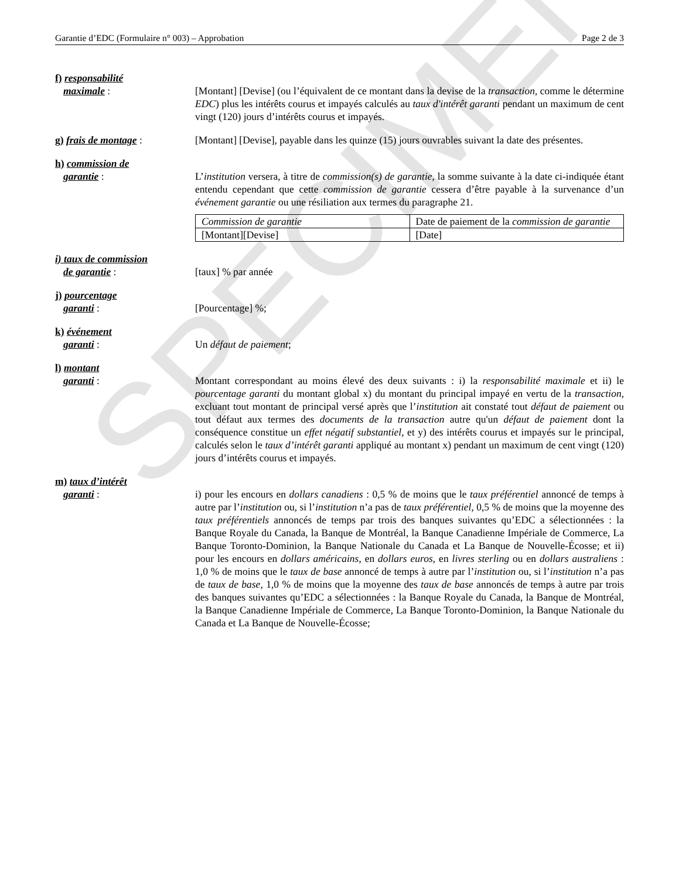SPECIMEN
Garantie d’EDC (Formulaire n° 003) – Approbation Page 2 de 3
f) responsabilité
maximale :
[Montant] [Devise] (ou l’équivalent de ce montant dans la devise de la transaction, comme le détermine EDC) plus les intérêts courus et impayés calculés au taux d'intérêt garanti pendant un maximum de cent vingt (120) jours d’intérêts courus et impayés.
g) frais de montage : [Montant] [Devise], payable dans les quinze (15) jours ouvrables suivant la date des présentes.
h) commission de
garantie :
L’institution versera, à titre de commission(s) de garantie, la somme suivante à la date ci-indiquée étant entendu cependant que cette commission de garantie cessera d’être payable à la survenance d’un événement garantie ou une résiliation aux termes du paragraphe 21.
| Commission de garantie | Date de paiement de la commission de garantie |
| [Montant][Devise] | [Date] |
i) taux de commission
de garantie :
[taux] % par année
j) pourcentage
garanti :
[Pourcentage] %;
k) événement
garanti :
Un défaut de paiement;
l) montant
garanti :
Montant correspondant au moins élevé des deux suivants : i) la responsabilité maximale et ii) le pourcentage garanti du montant global x) du montant du principal impayé en vertu de la transaction, excluant tout montant de principal versé après que l’institution ait constaté tout défaut de paiement ou tout défaut aux termes des documents de la transaction autre qu'un défaut de paiement dont la conséquence constitue un effet négatif substantiel, et y) des intérêts courus et impayés sur le principal, calculés selon le taux d’intérêt garanti appliqué au montant x) pendant un maximum de cent vingt (120) jours d’intérêts courus et impayés.
m) taux d’intérêt
garanti :
i) pour les encours en dollars canadiens : 0,5 % de moins que le taux préférentiel annoncé de temps à autre par l’institution ou, si l’institution n’a pas de taux préférentiel, 0,5 % de moins que la moyenne des taux préférentiels annoncés de temps par trois des banques suivantes qu’EDC a sélectionnées : la Banque Royale du Canada, la Banque de Montréal, la Banque Canadienne Impériale de Commerce, La Banque Toronto-Dominion, la Banque Nationale du Canada et La Banque de Nouvelle-Écosse; et ii) pour les encours en dollars américains, en dollars euros, en livres sterling ou en dollars australiens : 1,0 % de moins que le taux de base annoncé de temps à autre par l’institution ou, si l’institution n’a pas de taux de base, 1,0 % de moins que la moyenne des taux de base annoncés de temps à autre par trois des banques suivantes qu’EDC a sélectionnées : la Banque Royale du Canada, la Banque de Montréal, la Banque Canadienne Impériale de Commerce, La Banque Toronto-Dominion, la Banque Nationale du Canada et La Banque de Nouvelle-Écosse;